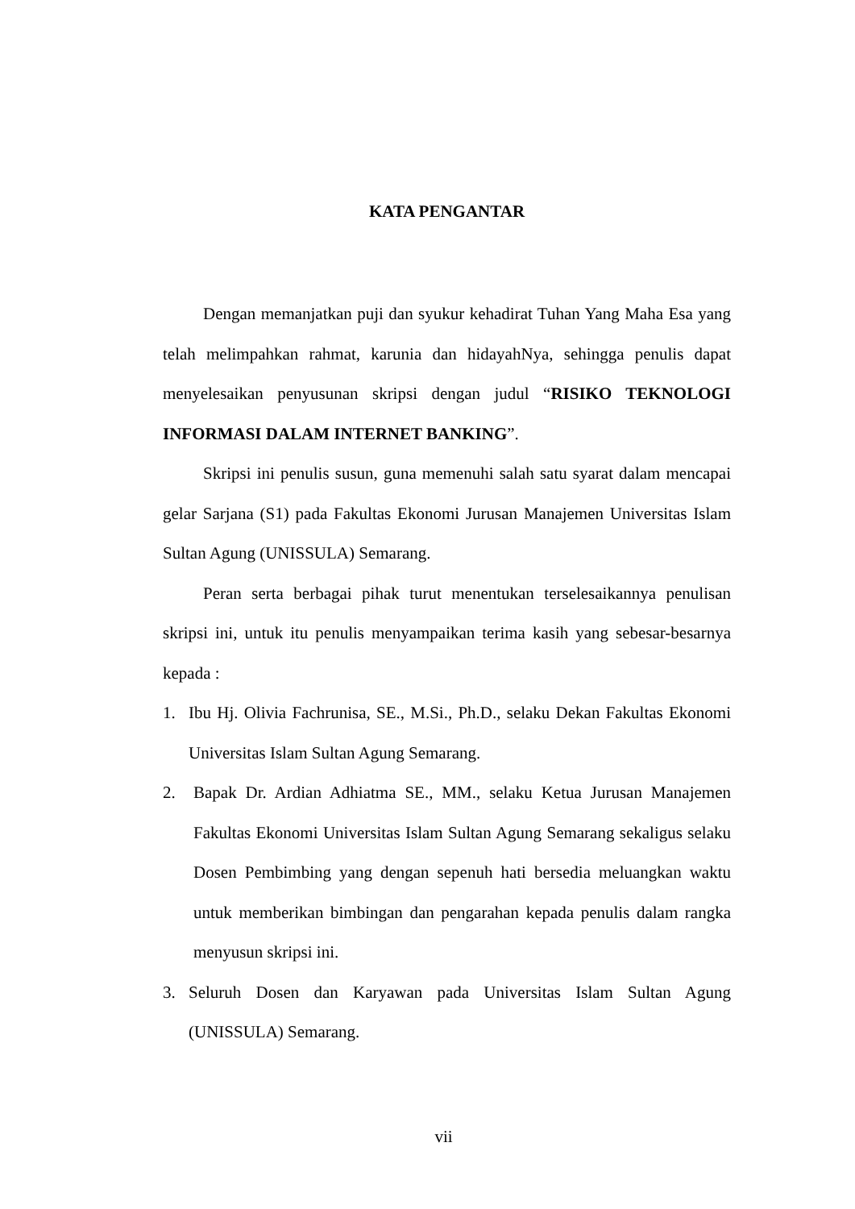KATA PENGANTAR
Dengan memanjatkan puji dan syukur kehadirat Tuhan Yang Maha Esa yang telah melimpahkan rahmat, karunia dan hidayahNya, sehingga penulis dapat menyelesaikan penyusunan skripsi dengan judul “RISIKO TEKNOLOGI INFORMASI DALAM INTERNET BANKING”.
Skripsi ini penulis susun, guna memenuhi salah satu syarat dalam mencapai gelar Sarjana (S1) pada Fakultas Ekonomi Jurusan Manajemen Universitas Islam Sultan Agung (UNISSULA) Semarang.
Peran serta berbagai pihak turut menentukan terselesaikannya penulisan skripsi ini, untuk itu penulis menyampaikan terima kasih yang sebesar-besarnya kepada :
1. Ibu Hj. Olivia Fachrunisa, SE., M.Si., Ph.D., selaku Dekan Fakultas Ekonomi Universitas Islam Sultan Agung Semarang.
2. Bapak Dr. Ardian Adhiatma SE., MM., selaku Ketua Jurusan Manajemen Fakultas Ekonomi Universitas Islam Sultan Agung Semarang sekaligus selaku Dosen Pembimbing yang dengan sepenuh hati bersedia meluangkan waktu untuk memberikan bimbingan dan pengarahan kepada penulis dalam rangka menyusun skripsi ini.
3. Seluruh Dosen dan Karyawan pada Universitas Islam Sultan Agung (UNISSULA) Semarang.
vii